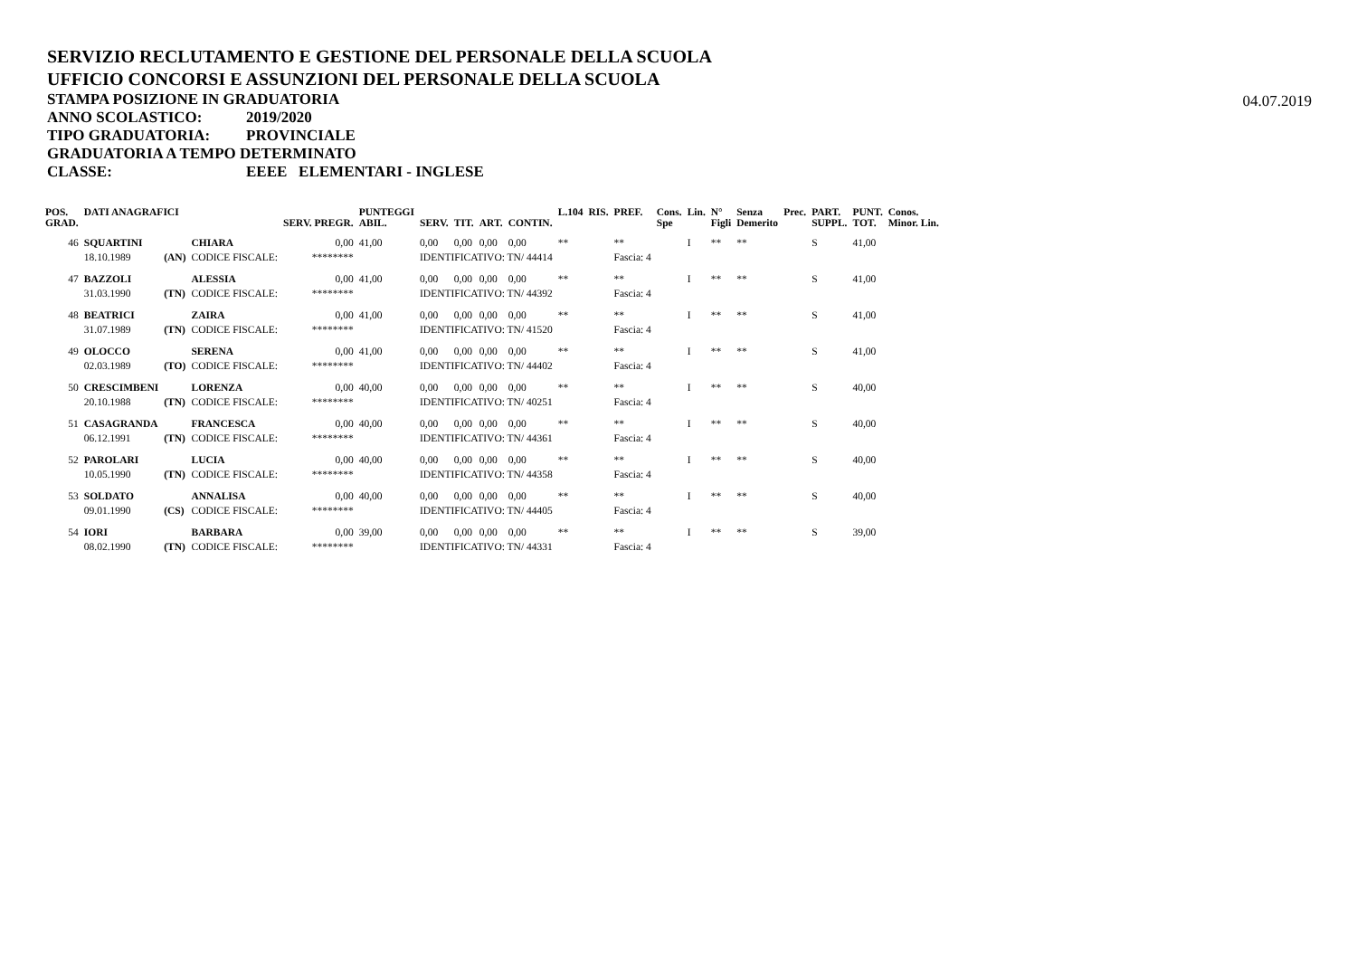SERVIZIO RECLUTAMENTO E GESTIONE DEL PERSONALE DELLA SCUOLA
UFFICIO CONCORSI E ASSUNZIONI DEL PERSONALE DELLA SCUOLA
STAMPA POSIZIONE IN GRADUATORIA
04.07.2019
ANNO SCOLASTICO: 2019/2020
TIPO GRADUATORIA: PROVINCIALE
GRADUATORIA A TEMPO DETERMINATO
CLASSE: EEEE ELEMENTARI - INGLESE
| POS. GRAD. | DATI ANAGRAFICI | | | SERV. PREGR. | PUNTEGGI ABIL. | SERV. | TIT. | ART. | CONTIN. | L.104 | RIS. | PREF. | Cons. Spe | Lin. | N° Figli | Senza Demerito | Prec. | PART. SUPPL. | PUNT. TOT. | Conos. Minor. Lin. |
| --- | --- | --- | --- | --- | --- | --- | --- | --- | --- | --- | --- | --- | --- | --- | --- | --- | --- | --- | --- | --- |
| 46 | SQUARTINI | | CHIARA | 0,00 | 41,00 | 0,00 | 0,00 | 0,00 | 0,00 | ** | | ** | | I | ** | ** | | S | 41,00 | |
| | 18.10.1989 | (AN) | CODICE FISCALE: | ******** | | IDENTIFICATIVO: TN/ 44414 | | | | | | Fascia: 4 | | | | | | | | |
| 47 | BAZZOLI | | ALESSIA | 0,00 | 41,00 | 0,00 | 0,00 | 0,00 | 0,00 | ** | | ** | | I | ** | ** | | S | 41,00 | |
| | 31.03.1990 | (TN) | CODICE FISCALE: | ******** | | IDENTIFICATIVO: TN/ 44392 | | | | | | Fascia: 4 | | | | | | | | |
| 48 | BEATRICI | | ZAIRA | 0,00 | 41,00 | 0,00 | 0,00 | 0,00 | 0,00 | ** | | ** | | I | ** | ** | | S | 41,00 | |
| | 31.07.1989 | (TN) | CODICE FISCALE: | ******** | | IDENTIFICATIVO: TN/ 41520 | | | | | | Fascia: 4 | | | | | | | | |
| 49 | OLOCCO | | SERENA | 0,00 | 41,00 | 0,00 | 0,00 | 0,00 | 0,00 | ** | | ** | | I | ** | ** | | S | 41,00 | |
| | 02.03.1989 | (TO) | CODICE FISCALE: | ******** | | IDENTIFICATIVO: TN/ 44402 | | | | | | Fascia: 4 | | | | | | | | |
| 50 | CRESCIMBENI | | LORENZA | 0,00 | 40,00 | 0,00 | 0,00 | 0,00 | 0,00 | ** | | ** | | I | ** | ** | | S | 40,00 | |
| | 20.10.1988 | (TN) | CODICE FISCALE: | ******** | | IDENTIFICATIVO: TN/ 40251 | | | | | | Fascia: 4 | | | | | | | | |
| 51 | CASAGRANDA | | FRANCESCA | 0,00 | 40,00 | 0,00 | 0,00 | 0,00 | 0,00 | ** | | ** | | I | ** | ** | | S | 40,00 | |
| | 06.12.1991 | (TN) | CODICE FISCALE: | ******** | | IDENTIFICATIVO: TN/ 44361 | | | | | | Fascia: 4 | | | | | | | | |
| 52 | PAROLARI | | LUCIA | 0,00 | 40,00 | 0,00 | 0,00 | 0,00 | 0,00 | ** | | ** | | I | ** | ** | | S | 40,00 | |
| | 10.05.1990 | (TN) | CODICE FISCALE: | ******** | | IDENTIFICATIVO: TN/ 44358 | | | | | | Fascia: 4 | | | | | | | | |
| 53 | SOLDATO | | ANNALISA | 0,00 | 40,00 | 0,00 | 0,00 | 0,00 | 0,00 | ** | | ** | | I | ** | ** | | S | 40,00 | |
| | 09.01.1990 | (CS) | CODICE FISCALE: | ******** | | IDENTIFICATIVO: TN/ 44405 | | | | | | Fascia: 4 | | | | | | | | |
| 54 | IORI | | BARBARA | 0,00 | 39,00 | 0,00 | 0,00 | 0,00 | 0,00 | ** | | ** | | I | ** | ** | | S | 39,00 | |
| | 08.02.1990 | (TN) | CODICE FISCALE: | ******** | | IDENTIFICATIVO: TN/ 44331 | | | | | | Fascia: 4 | | | | | | | | |